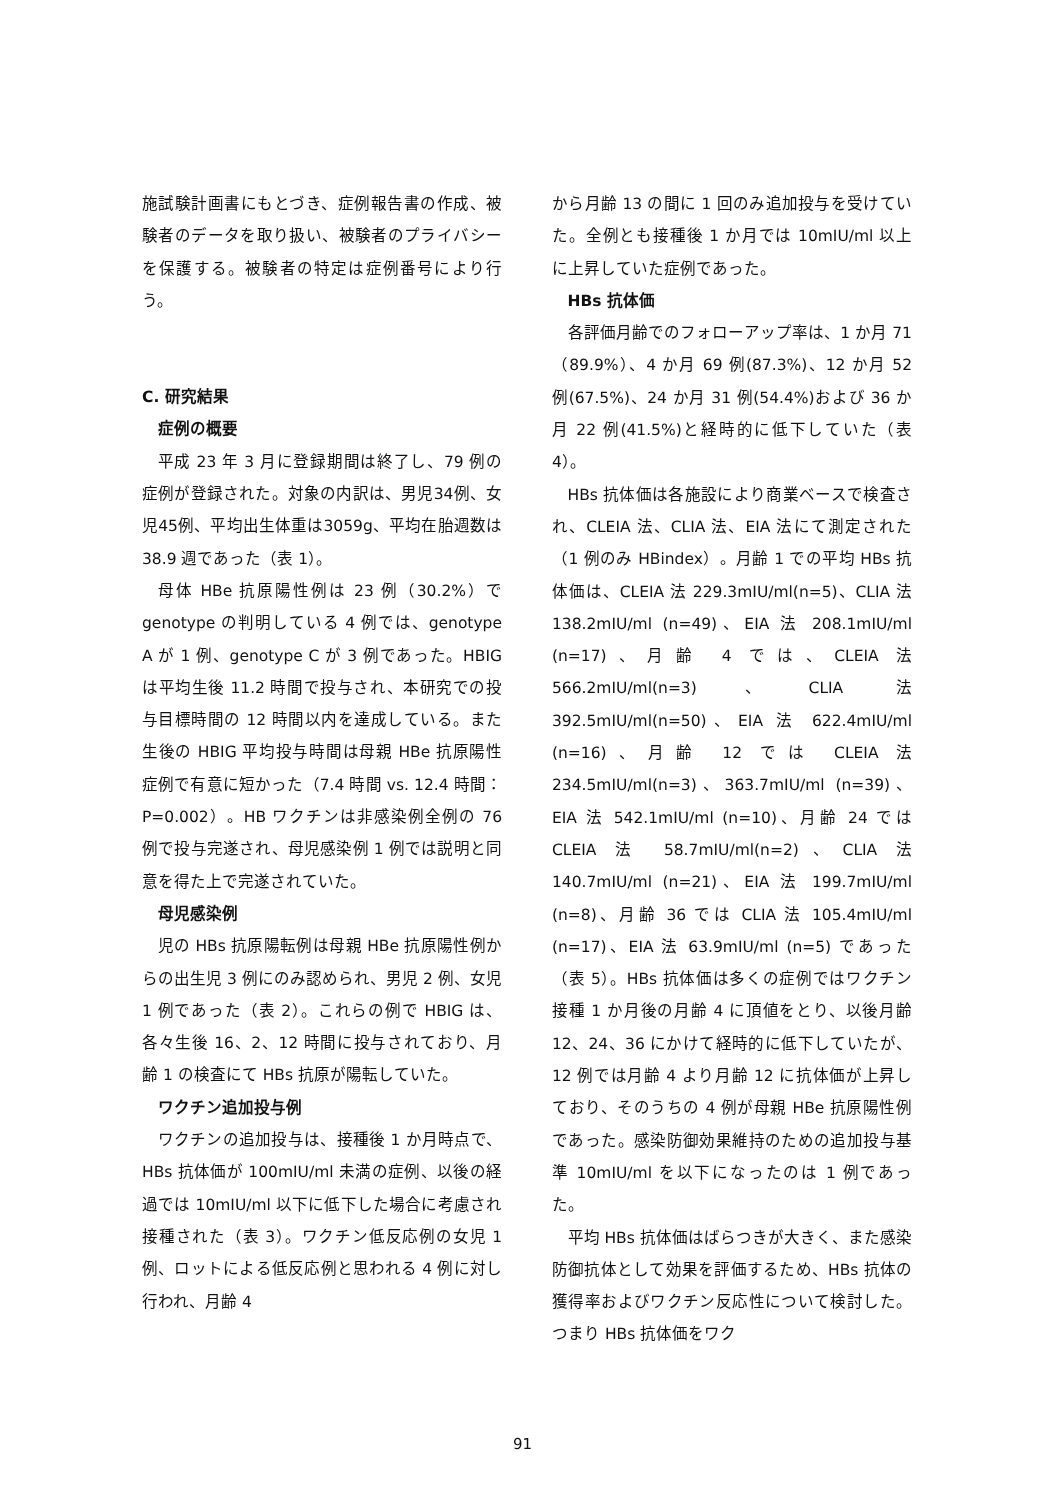施試験計画書にもとづき、症例報告書の作成、被験者のデータを取り扱い、被験者のプライバシーを保護する。被験者の特定は症例番号により行う。
C. 研究結果
症例の概要
平成 23 年 3 月に登録期間は終了し、79 例の症例が登録された。対象の内訳は、男児34例、女児45例、平均出生体重は3059g、平均在胎週数は 38.9 週であった（表 1）。
母体 HBe 抗原陽性例は 23 例（30.2%）で genotype の判明している 4 例では、genotype A が 1 例、genotype C が 3 例であった。HBIG は平均生後 11.2 時間で投与され、本研究での投与目標時間の 12 時間以内を達成している。また生後の HBIG 平均投与時間は母親 HBe 抗原陽性症例で有意に短かった（7.4 時間 vs. 12.4 時間：P=0.002）。HB ワクチンは非感染例全例の 76 例で投与完遂され、母児感染例 1 例では説明と同意を得た上で完遂されていた。
母児感染例
児の HBs 抗原陽転例は母親 HBe 抗原陽性例からの出生児 3 例にのみ認められ、男児 2 例、女児 1 例であった（表 2）。これらの例で HBIG は、各々生後 16、2、12 時間に投与されており、月齢 1 の検査にて HBs 抗原が陽転していた。
ワクチン追加投与例
ワクチンの追加投与は、接種後 1 か月時点で、HBs 抗体価が 100mIU/ml 未満の症例、以後の経過では 10mIU/ml 以下に低下した場合に考慮され接種された（表 3）。ワクチン低反応例の女児 1 例、ロットによる低反応例と思われる 4 例に対し行われ、月齢 4
から月齢 13 の間に 1 回のみ追加投与を受けていた。全例とも接種後 1 か月では 10mIU/ml 以上に上昇していた症例であった。
HBs 抗体価
各評価月齢でのフォローアップ率は、1 か月 71（89.9%）、4 か月 69 例(87.3%)、12 か月 52 例(67.5%)、24 か月 31 例(54.4%)および 36 か月 22 例(41.5%)と経時的に低下していた（表 4）。
HBs 抗体価は各施設により商業ベースで検査され、CLEIA 法、CLIA 法、EIA 法にて測定された（1 例のみ HBindex）。月齢 1 での平均 HBs 抗体価は、CLEIA 法 229.3mIU/ml(n=5)、CLIA 法 138.2mIU/ml (n=49)、EIA 法 208.1mIU/ml (n=17)、月齢 4 では、CLEIA 法 566.2mIU/ml(n=3)、CLIA 法 392.5mIU/ml(n=50)、EIA 法 622.4mIU/ml (n=16)、月齢 12 では CLEIA 法 234.5mIU/ml(n=3)、363.7mIU/ml (n=39)、EIA 法 542.1mIU/ml (n=10)、月齢 24 では CLEIA 法 58.7mIU/ml(n=2)、CLIA 法 140.7mIU/ml (n=21)、EIA 法 199.7mIU/ml (n=8)、月齢 36 では CLIA 法 105.4mIU/ml (n=17)、EIA 法 63.9mIU/ml (n=5) であった（表 5）。HBs 抗体価は多くの症例ではワクチン接種 1 か月後の月齢 4 に頂値をとり、以後月齢 12、24、36 にかけて経時的に低下していたが、12 例では月齢 4 より月齢 12 に抗体価が上昇しており、そのうちの 4 例が母親 HBe 抗原陽性例であった。感染防御効果維持のための追加投与基準 10mIU/ml を以下になったのは 1 例であった。
平均 HBs 抗体価はばらつきが大きく、また感染防御抗体として効果を評価するため、HBs 抗体の獲得率およびワクチン反応性について検討した。つまり HBs 抗体価をワク
91